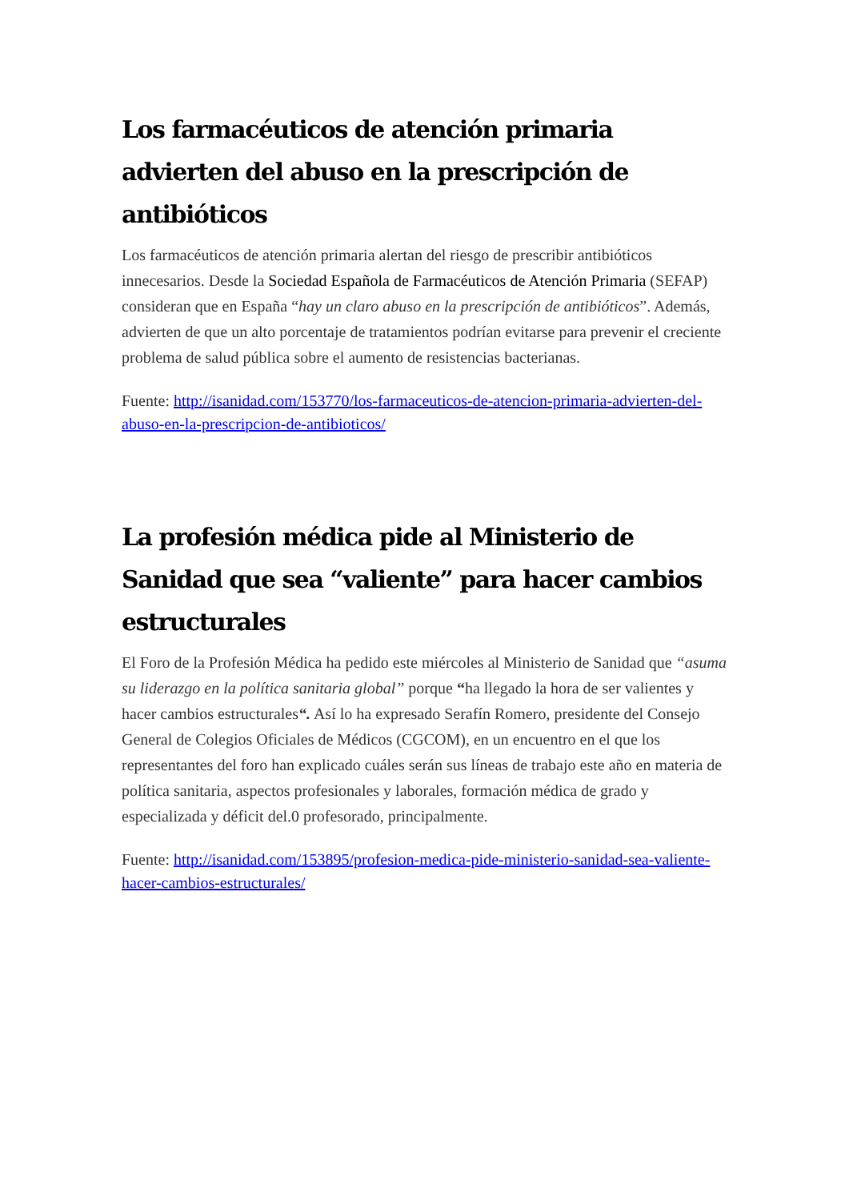Los farmacéuticos de atención primaria advierten del abuso en la prescripción de antibióticos
Los farmacéuticos de atención primaria alertan del riesgo de prescribir antibióticos innecesarios. Desde la Sociedad Española de Farmacéuticos de Atención Primaria (SEFAP) consideran que en España “hay un claro abuso en la prescripción de antibióticos”. Además, advierten de que un alto porcentaje de tratamientos podrían evitarse para prevenir el creciente problema de salud pública sobre el aumento de resistencias bacterianas.
Fuente: http://isanidad.com/153770/los-farmaceuticos-de-atencion-primaria-advierten-del-abuso-en-la-prescripcion-de-antibioticos/
La profesión médica pide al Ministerio de Sanidad que sea “valiente” para hacer cambios estructurales
El Foro de la Profesión Médica ha pedido este miércoles al Ministerio de Sanidad que “asuma su liderazgo en la política sanitaria global” porque “ha llegado la hora de ser valientes y hacer cambios estructurales“. Así lo ha expresado Serafín Romero, presidente del Consejo General de Colegios Oficiales de Médicos (CGCOM), en un encuentro en el que los representantes del foro han explicado cuáles serán sus líneas de trabajo este año en materia de política sanitaria, aspectos profesionales y laborales, formación médica de grado y especializada y déficit del.0 profesorado, principalmente.
Fuente: http://isanidad.com/153895/profesion-medica-pide-ministerio-sanidad-sea-valiente-hacer-cambios-estructurales/